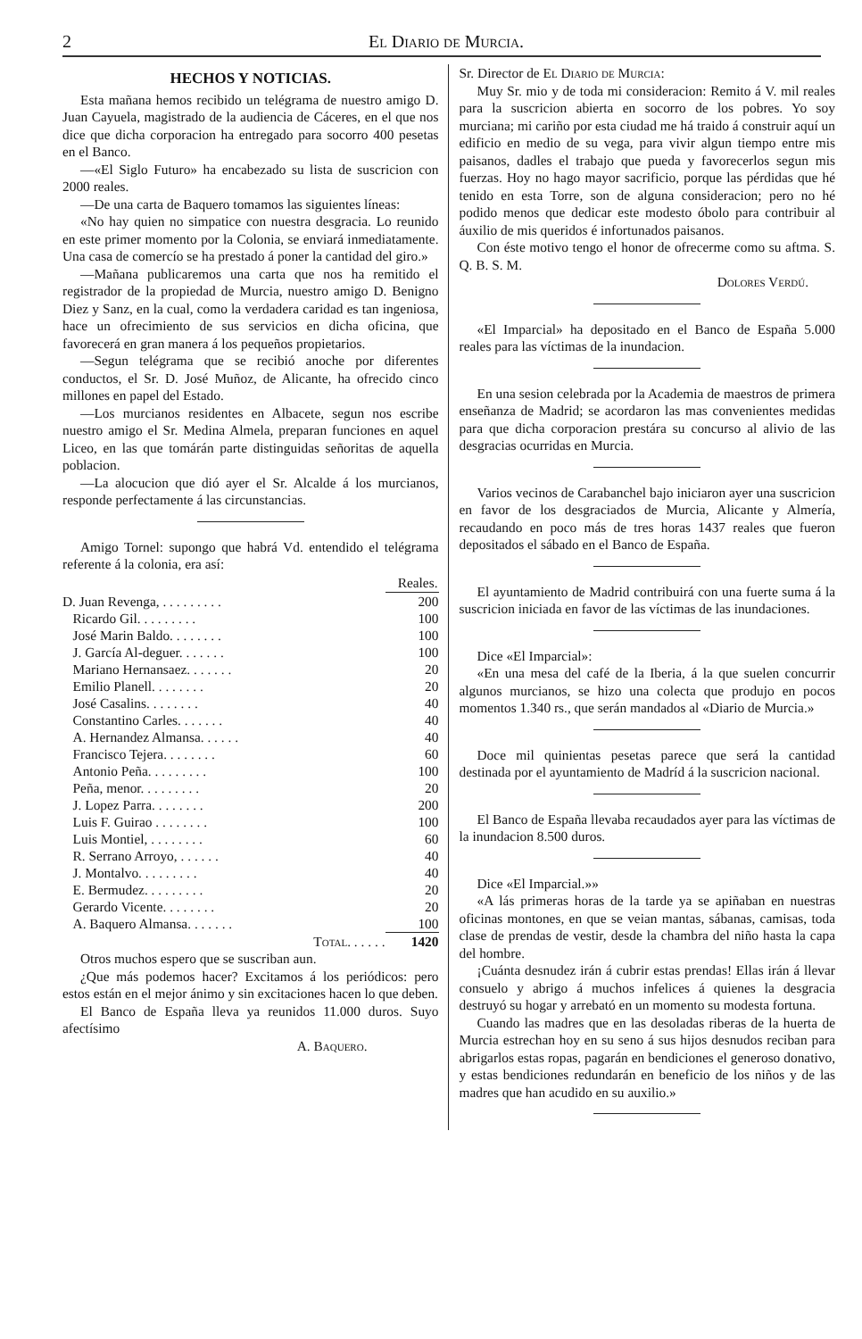2 El Diario de Murcia.
HECHOS Y NOTICIAS.
Esta mañana hemos recibido un telégrama de nuestro amigo D. Juan Cayuela, magistrado de la audiencia de Cáceres, en el que nos dice que dicha corporacion ha entregado para socorro 400 pesetas en el Banco.
—«El Siglo Futuro» ha encabezado su lista de suscricion con 2000 reales.
—De una carta de Baquero tomamos las siguientes líneas:
«No hay quien no simpatice con nuestra desgracia. Lo reunido en este primer momento por la Colonia, se enviará inmediatamente. Una casa de comercío se ha prestado á poner la cantidad del giro.»
—Mañana publicaremos una carta que nos ha remitido el registrador de la propiedad de Murcia, nuestro amigo D. Benigno Diez y Sanz, en la cual, como la verdadera caridad es tan ingeniosa, hace un ofrecimiento de sus servicios en dicha oficina, que favorecerá en gran manera á los pequeños propietarios.
—Segun telégrama que se recibió anoche por diferentes conductos, el Sr. D. José Muñoz, de Alicante, ha ofrecido cinco millones en papel del Estado.
—Los murcianos residentes en Albacete, segun nos escribe nuestro amigo el Sr. Medina Almela, preparan funciones en aquel Liceo, en las que tomárán parte distinguidas señoritas de aquella poblacion.
—La alocucion que dió ayer el Sr. Alcalde á los murcianos, responde perfectamente á las circunstancias.
Amigo Tornel: supongo que habrá Vd. entendido el telégrama referente á la colonia, era así:
| | Reales. |
| --- | --- |
| D. Juan Revenga, . . . . . . . . . | 200 |
| Ricardo Gil. . . . . . . . . | 100 |
| José Marin Baldo. . . . . . . . | 100 |
| J. García Al-deguer. . . . . . . | 100 |
| Mariano Hernansaez. . . . . . . | 20 |
| Emilio Planell. . . . . . . . | 20 |
| José Casalins. . . . . . . . | 40 |
| Constantino Carles. . . . . . . | 40 |
| A. Hernandez Almansa. . . . . . | 40 |
| Francisco Tejera. . . . . . . . | 60 |
| Antonio Peña. . . . . . . . . | 100 |
| Peña, menor. . . . . . . . . | 20 |
| J. Lopez Parra. . . . . . . . | 200 |
| Luis F. Guirao . . . . . . . . | 100 |
| Luis Montiel, . . . . . . . . | 60 |
| R. Serrano Arroyo, . . . . . . | 40 |
| J. Montalvo. . . . . . . . . | 40 |
| E. Bermudez. . . . . . . . . | 20 |
| Gerardo Vicente. . . . . . . . | 20 |
| A. Baquero Almansa. . . . . . . | 100 |
| Total. . . . . . | 1420 |
Otros muchos espero que se suscriban aun.
¿Que más podemos hacer? Excitamos á los periódicos: pero estos están en el mejor ánimo y sin excitaciones hacen lo que deben.
El Banco de España lleva ya reunidos 11.000 duros. Suyo afectísimo
A. Baquero.
Sr. Director de El Diario de Murcia:
Muy Sr. mio y de toda mi consideracion: Remito á V. mil reales para la suscricion abierta en socorro de los pobres. Yo soy murciana; mi cariño por esta ciudad me há traido á construir aquí un edificio en medio de su vega, para vivir algun tiempo entre mis paisanos, dadles el trabajo que pueda y favorecerlos segun mis fuerzas. Hoy no hago mayor sacrificio, porque las pérdidas que hé tenido en esta Torre, son de alguna consideracion; pero no hé podido menos que dedicar este modesto óbolo para contribuir al áuxilio de mis queridos é infortunados paisanos.
Con éste motivo tengo el honor de ofrecerme como su aftma. S. Q. B. S. M.
Dolores Verdú.
«El Imparcial» ha depositado en el Banco de España 5.000 reales para las víctimas de la inundacion.
En una sesion celebrada por la Academia de maestros de primera enseñanza de Madrid; se acordaron las mas convenientes medidas para que dicha corporacion prestára su concurso al alivio de las desgracias ocurridas en Murcia.
Varios vecinos de Carabanchel bajo iniciaron ayer una suscricion en favor de los desgraciados de Murcia, Alicante y Almería, recaudando en poco más de tres horas 1437 reales que fueron depositados el sábado en el Banco de España.
El ayuntamiento de Madrid contribuirá con una fuerte suma á la suscricion iniciada en favor de las víctimas de las inundaciones.
Dice «El Imparcial»:
«En una mesa del café de la Iberia, á la que suelen concurrir algunos murcianos, se hizo una colecta que produjo en pocos momentos 1.340 rs., que serán mandados al «Diario de Murcia.»
Doce mil quinientas pesetas parece que será la cantidad destinada por el ayuntamiento de Madríd á la suscricion nacional.
El Banco de España llevaba recaudados ayer para las víctimas de la inundacion 8.500 duros.
Dice «El Imparcial.»»
«A lás primeras horas de la tarde ya se apiñaban en nuestras oficinas montones, en que se veian mantas, sábanas, camisas, toda clase de prendas de vestir, desde la chambra del niño hasta la capa del hombre.
¡Cuánta desnudez irán á cubrir estas prendas! Ellas irán á llevar consuelo y abrigo á muchos infelices á quienes la desgracia destruyó su hogar y arrebató en un momento su modesta fortuna.
Cuando las madres que en las desoladas riberas de la huerta de Murcia estrechan hoy en su seno á sus hijos desnudos reciban para abrigarlos estas ropas, pagarán en bendiciones el generoso donativo, y estas bendiciones redundarán en beneficio de los niños y de las madres que han acudido en su auxilio.»